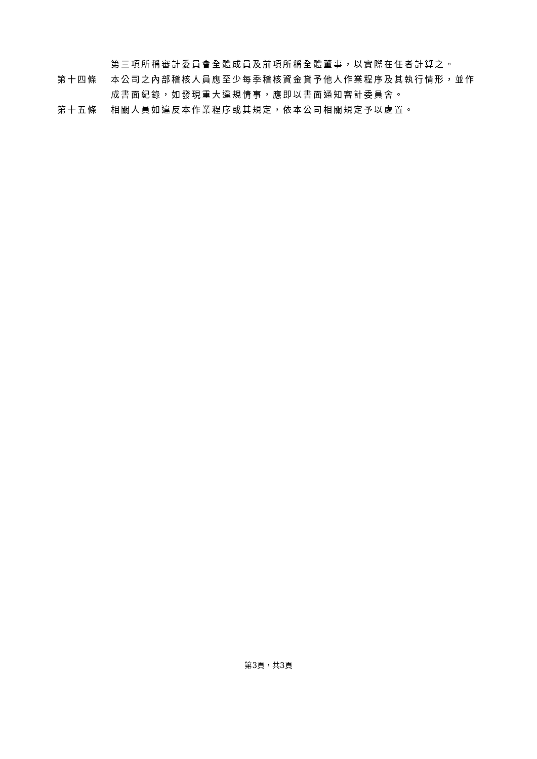第三項所稱審計委員會全體成員及前項所稱全體董事，以實際在任者計算之。
第十四條 本公司之內部稽核人員應至少每季稽核資金貸予他人作業程序及其執行情形，並作成書面紀錄，如發現重大違規情事，應即以書面通知審計委員會。
第十五條 相關人員如違反本作業程序或其規定，依本公司相關規定予以處置。
第3頁，共3頁